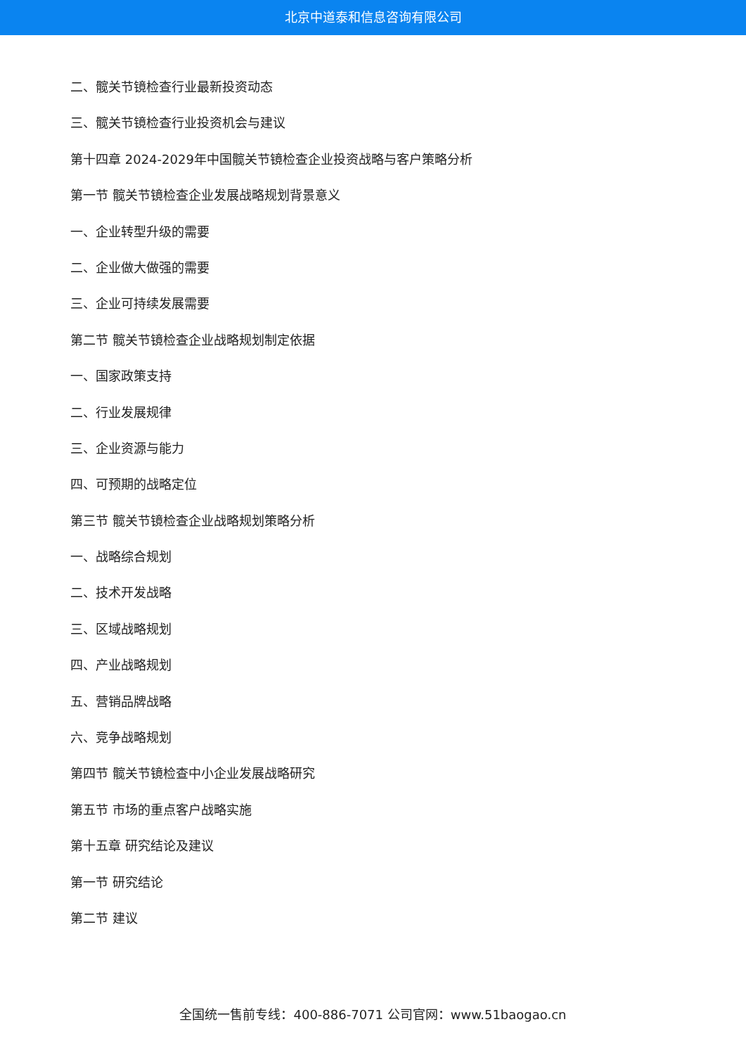北京中道泰和信息咨询有限公司
二、髋关节镜检查行业最新投资动态
三、髋关节镜检查行业投资机会与建议
第十四章 2024-2029年中国髋关节镜检查企业投资战略与客户策略分析
第一节 髋关节镜检查企业发展战略规划背景意义
一、企业转型升级的需要
二、企业做大做强的需要
三、企业可持续发展需要
第二节 髋关节镜检查企业战略规划制定依据
一、国家政策支持
二、行业发展规律
三、企业资源与能力
四、可预期的战略定位
第三节 髋关节镜检查企业战略规划策略分析
一、战略综合规划
二、技术开发战略
三、区域战略规划
四、产业战略规划
五、营销品牌战略
六、竞争战略规划
第四节 髋关节镜检查中小企业发展战略研究
第五节 市场的重点客户战略实施
第十五章 研究结论及建议
第一节 研究结论
第二节 建议
全国统一售前专线：400-886-7071 公司官网：www.51baogao.cn